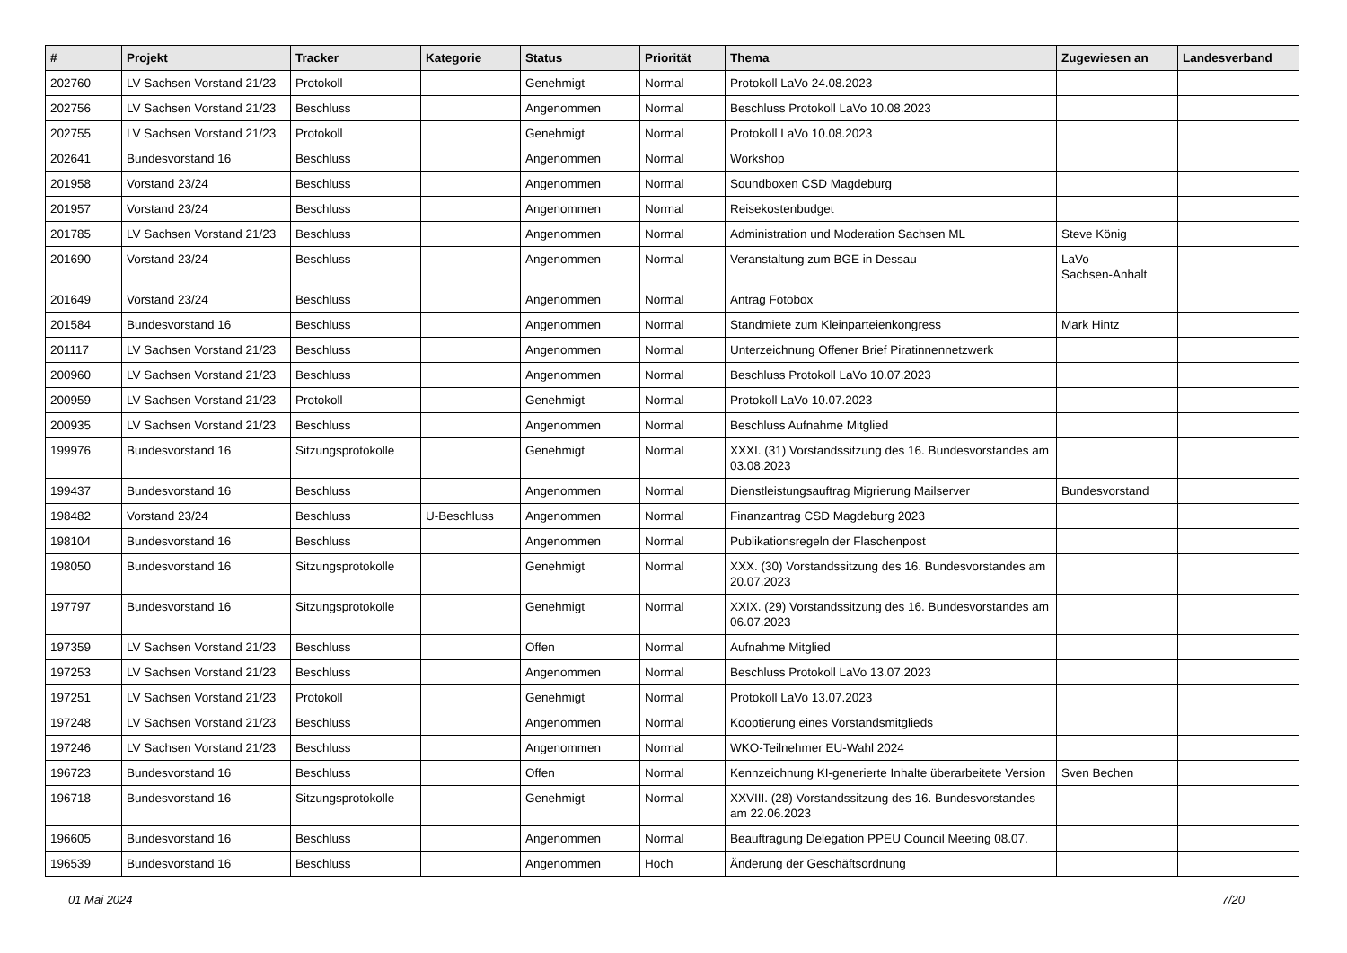| # | Projekt | Tracker | Kategorie | Status | Priorität | Thema | Zugewiesen an | Landesverband |
| --- | --- | --- | --- | --- | --- | --- | --- | --- |
| 202760 | LV Sachsen Vorstand 21/23 | Protokoll | | Genehmigt | Normal | Protokoll LaVo 24.08.2023 | | |
| 202756 | LV Sachsen Vorstand 21/23 | Beschluss | | Angenommen | Normal | Beschluss Protokoll LaVo 10.08.2023 | | |
| 202755 | LV Sachsen Vorstand 21/23 | Protokoll | | Genehmigt | Normal | Protokoll LaVo 10.08.2023 | | |
| 202641 | Bundesvorstand 16 | Beschluss | | Angenommen | Normal | Workshop | | |
| 201958 | Vorstand 23/24 | Beschluss | | Angenommen | Normal | Soundboxen CSD Magdeburg | | |
| 201957 | Vorstand 23/24 | Beschluss | | Angenommen | Normal | Reisekostenbudget | | |
| 201785 | LV Sachsen Vorstand 21/23 | Beschluss | | Angenommen | Normal | Administration und Moderation Sachsen ML | Steve König | |
| 201690 | Vorstand 23/24 | Beschluss | | Angenommen | Normal | Veranstaltung zum BGE in Dessau | LaVo Sachsen-Anhalt | |
| 201649 | Vorstand 23/24 | Beschluss | | Angenommen | Normal | Antrag Fotobox | | |
| 201584 | Bundesvorstand 16 | Beschluss | | Angenommen | Normal | Standmiete zum Kleinparteienkongress | Mark Hintz | |
| 201117 | LV Sachsen Vorstand 21/23 | Beschluss | | Angenommen | Normal | Unterzeichnung Offener Brief Piratinnennetzwerk | | |
| 200960 | LV Sachsen Vorstand 21/23 | Beschluss | | Angenommen | Normal | Beschluss Protokoll LaVo 10.07.2023 | | |
| 200959 | LV Sachsen Vorstand 21/23 | Protokoll | | Genehmigt | Normal | Protokoll LaVo 10.07.2023 | | |
| 200935 | LV Sachsen Vorstand 21/23 | Beschluss | | Angenommen | Normal | Beschluss Aufnahme Mitglied | | |
| 199976 | Bundesvorstand 16 | Sitzungsprotokolle | | Genehmigt | Normal | XXXI. (31) Vorstandssitzung des 16. Bundesvorstandes am 03.08.2023 | | |
| 199437 | Bundesvorstand 16 | Beschluss | | Angenommen | Normal | Dienstleistungsauftrag Migrierung Mailserver | Bundesvorstand | |
| 198482 | Vorstand 23/24 | Beschluss | U-Beschluss | Angenommen | Normal | Finanzantrag CSD Magdeburg 2023 | | |
| 198104 | Bundesvorstand 16 | Beschluss | | Angenommen | Normal | Publikationsregeln der Flaschenpost | | |
| 198050 | Bundesvorstand 16 | Sitzungsprotokolle | | Genehmigt | Normal | XXX. (30) Vorstandssitzung des 16. Bundesvorstandes am 20.07.2023 | | |
| 197797 | Bundesvorstand 16 | Sitzungsprotokolle | | Genehmigt | Normal | XXIX. (29) Vorstandssitzung des 16. Bundesvorstandes am 06.07.2023 | | |
| 197359 | LV Sachsen Vorstand 21/23 | Beschluss | | Offen | Normal | Aufnahme Mitglied | | |
| 197253 | LV Sachsen Vorstand 21/23 | Beschluss | | Angenommen | Normal | Beschluss Protokoll LaVo 13.07.2023 | | |
| 197251 | LV Sachsen Vorstand 21/23 | Protokoll | | Genehmigt | Normal | Protokoll LaVo 13.07.2023 | | |
| 197248 | LV Sachsen Vorstand 21/23 | Beschluss | | Angenommen | Normal | Kooptierung eines Vorstandsmitglieds | | |
| 197246 | LV Sachsen Vorstand 21/23 | Beschluss | | Angenommen | Normal | WKO-Teilnehmer EU-Wahl 2024 | | |
| 196723 | Bundesvorstand 16 | Beschluss | | Offen | Normal | Kennzeichnung KI-generierte Inhalte überarbeitete Version | Sven Bechen | |
| 196718 | Bundesvorstand 16 | Sitzungsprotokolle | | Genehmigt | Normal | XXVIII. (28) Vorstandssitzung des 16. Bundesvorstandes am 22.06.2023 | | |
| 196605 | Bundesvorstand 16 | Beschluss | | Angenommen | Normal | Beauftragung Delegation PPEU Council Meeting 08.07. | | |
| 196539 | Bundesvorstand 16 | Beschluss | | Angenommen | Hoch | Änderung der Geschäftsordnung | | |
01 Mai 2024 7/20